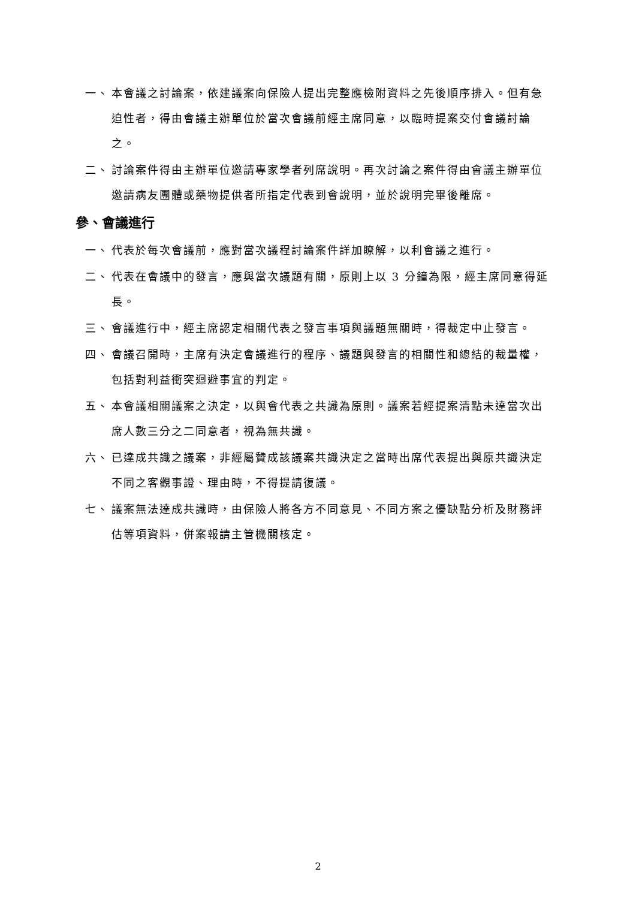一、 本會議之討論案，依建議案向保險人提出完整應檢附資料之先後順序排入。但有急迫性者，得由會議主辦單位於當次會議前經主席同意，以臨時提案交付會議討論之。
二、 討論案件得由主辦單位邀請專家學者列席說明。再次討論之案件得由會議主辦單位邀請病友團體或藥物提供者所指定代表到會說明，並於說明完畢後離席。
參、會議進行
一、 代表於每次會議前，應對當次議程討論案件詳加瞭解，以利會議之進行。
二、 代表在會議中的發言，應與當次議題有關，原則上以 3 分鐘為限，經主席同意得延長。
三、 會議進行中，經主席認定相關代表之發言事項與議題無關時，得裁定中止發言。
四、 會議召開時，主席有決定會議進行的程序、議題與發言的相關性和總結的裁量權，包括對利益衝突迴避事宜的判定。
五、 本會議相關議案之決定，以與會代表之共識為原則。議案若經提案清點未達當次出席人數三分之二同意者，視為無共識。
六、 已達成共識之議案，非經屬贊成該議案共識決定之當時出席代表提出與原共識決定不同之客觀事證、理由時，不得提請復議。
七、 議案無法達成共識時，由保險人將各方不同意見、不同方案之優缺點分析及財務評估等項資料，併案報請主管機關核定。
2